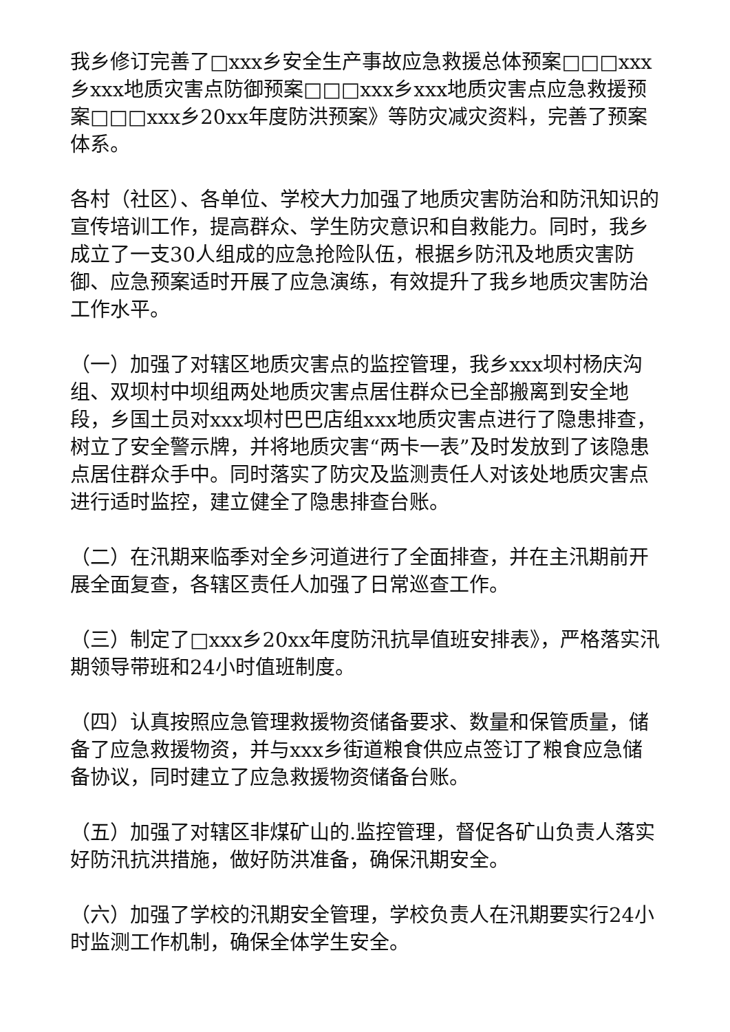我乡修订完善了□xxx乡安全生产事故应急救援总体预案□□□xxx乡xxx地质灾害点防御预案□□□xxx乡xxx地质灾害点应急救援预案□□□xxx乡20xx年度防洪预案》等防灾减灾资料，完善了预案体系。
各村（社区）、各单位、学校大力加强了地质灾害防治和防汛知识的宣传培训工作，提高群众、学生防灾意识和自救能力。同时，我乡成立了一支30人组成的应急抢险队伍，根据乡防汛及地质灾害防御、应急预案适时开展了应急演练，有效提升了我乡地质灾害防治工作水平。
（一）加强了对辖区地质灾害点的监控管理，我乡xxx坝村杨庆沟组、双坝村中坝组两处地质灾害点居住群众已全部搬离到安全地段，乡国土员对xxx坝村巴巴店组xxx地质灾害点进行了隐患排查，树立了安全警示牌，并将地质灾害“两卡一表”及时发放到了该隐患点居住群众手中。同时落实了防灾及监测责任人对该处地质灾害点进行适时监控，建立健全了隐患排查台账。
（二）在汛期来临季对全乡河道进行了全面排查，并在主汛期前开展全面复查，各辖区责任人加强了日常巡查工作。
（三）制定了□xxx乡20xx年度防汛抗旱值班安排表》，严格落实汛期领导带班和24小时值班制度。
（四）认真按照应急管理救援物资储备要求、数量和保管质量，储备了应急救援物资，并与xxx乡街道粮食供应点签订了粮食应急储备协议，同时建立了应急救援物资储备台账。
（五）加强了对辖区非煤矿山的.监控管理，督促各矿山负责人落实好防汛抗洪措施，做好防洪准备，确保汛期安全。
（六）加强了学校的汛期安全管理，学校负责人在汛期要实行24小时监测工作机制，确保全体学生安全。